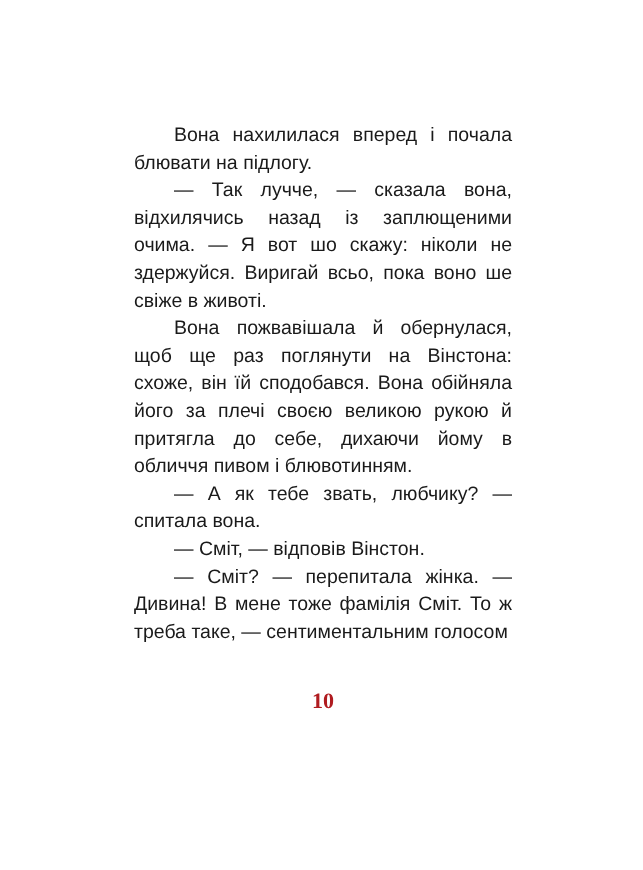Вона нахилилася вперед і почала блювати на підлогу.
— Так лучче, — сказала вона, відхилячись назад із заплющеними очима. — Я вот шо скажу: ніколи не здержуйся. Виригай всьо, пока воно ше свіже в животі.
Вона пожвавішала й обернулася, щоб ще раз поглянути на Вінстона: схоже, він їй сподобався. Вона обійняла його за плечі своєю великою рукою й притягла до себе, дихаючи йому в обличчя пивом і блювотинням.
— А як тебе звать, любчику? — спитала вона.
— Сміт, — відповів Вінстон.
— Сміт? — перепитала жінка. — Дивина! В мене тоже фамілія Сміт. То ж треба таке, — сентиментальним голосом
10